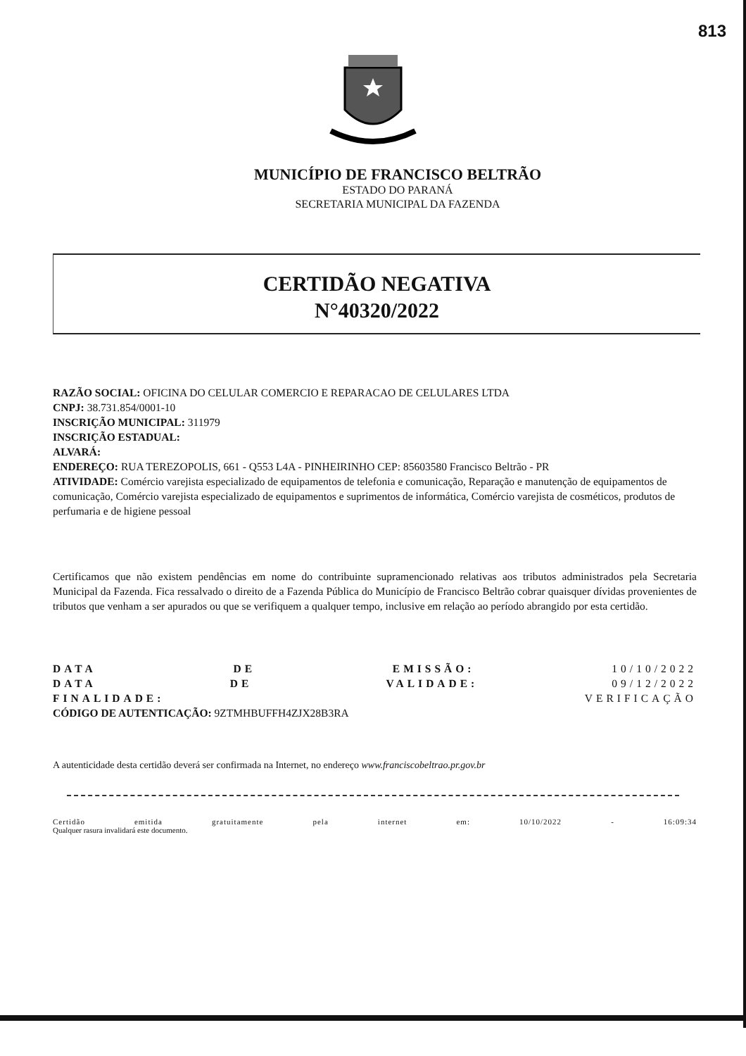813
MUNICÍPIO DE FRANCISCO BELTRÃO
ESTADO DO PARANÁ
SECRETARIA MUNICIPAL DA FAZENDA
CERTIDÃO NEGATIVA
N°40320/2022
RAZÃO SOCIAL: OFICINA DO CELULAR COMERCIO E REPARACAO DE CELULARES LTDA
CNPJ: 38.731.854/0001-10
INSCRIÇÃO MUNICIPAL: 311979
INSCRIÇÃO ESTADUAL:
ALVARÁ:
ENDEREÇO: RUA TEREZOPOLIS, 661 - Q553 L4A - PINHEIRINHO CEP: 85603580 Francisco Beltrão - PR
ATIVIDADE: Comércio varejista especializado de equipamentos de telefonia e comunicação, Reparação e manutenção de equipamentos de comunicação, Comércio varejista especializado de equipamentos e suprimentos de informática, Comércio varejista de cosméticos, produtos de perfumaria e de higiene pessoal
Certificamos que não existem pendências em nome do contribuinte supramencionado relativas aos tributos administrados pela Secretaria Municipal da Fazenda. Fica ressalvado o direito de a Fazenda Pública do Município de Francisco Beltrão cobrar quaisquer dívidas provenientes de tributos que venham a ser apurados ou que se verifiquem a qualquer tempo, inclusive em relação ao período abrangido por esta certidão.
DATA DE EMISSÃO: 10/10/2022
DATA DE VALIDADE: 09/12/2022
FINALIDADE: VERIFICAÇÃO
CÓDIGO DE AUTENTICAÇÃO: 9ZTMHBUFFH4ZJX28B3RA
A autenticidade desta certidão deverá ser confirmada na Internet, no endereço www.franciscobeltrao.pr.gov.br
Certidão emitida gratuitamente pela internet em: 10/10/2022 - 16:09:34
Qualquer rasura invalidará este documento.